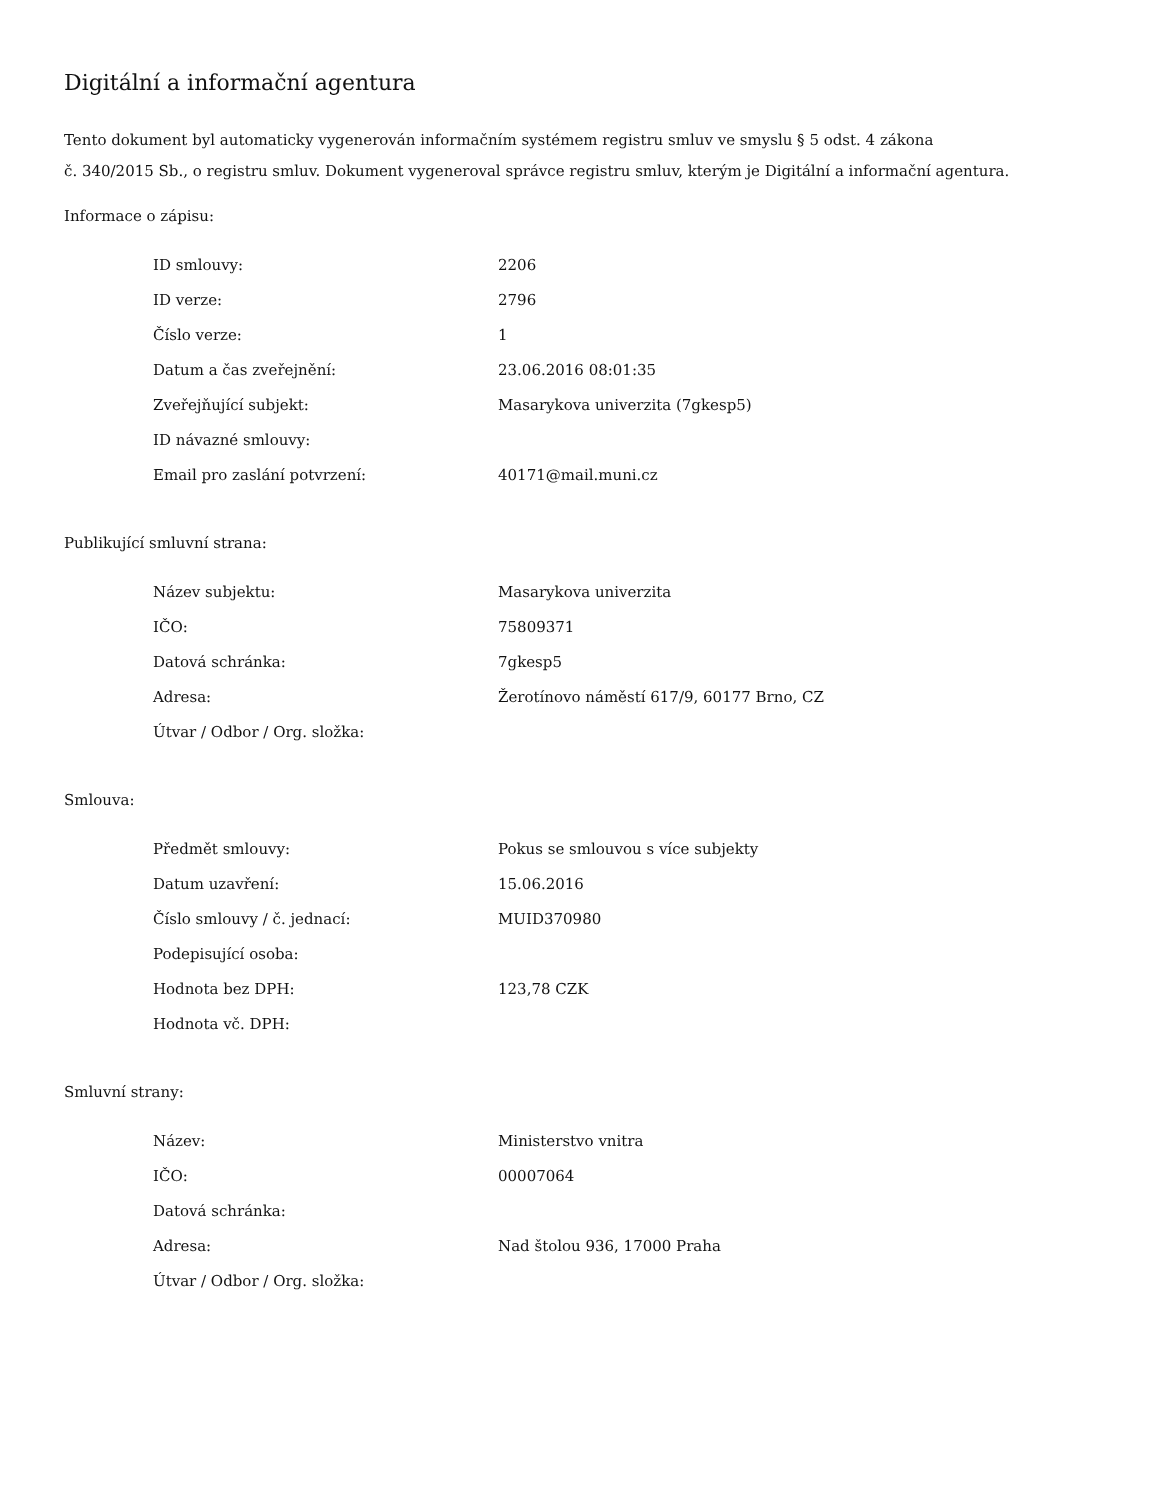Digitální a informační agentura
Tento dokument byl automaticky vygenerován informačním systémem registru smluv ve smyslu § 5 odst. 4 zákona
č. 340/2015 Sb., o registru smluv. Dokument vygeneroval správce registru smluv, kterým je Digitální a informační agentura.
Informace o zápisu:
| ID smlouvy: | 2206 |
| ID verze: | 2796 |
| Číslo verze: | 1 |
| Datum a čas zveřejnění: | 23.06.2016 08:01:35 |
| Zveřejňující subjekt: | Masarykova univerzita (7gkesp5) |
| ID návazné smlouvy: | |
| Email pro zaslání potvrzení: | 40171@mail.muni.cz |
Publikující smluvní strana:
| Název subjektu: | Masarykova univerzita |
| IČO: | 75809371 |
| Datová schránka: | 7gkesp5 |
| Adresa: | Žerotínovo náměstí 617/9, 60177 Brno, CZ |
| Útvar / Odbor / Org. složka: | |
Smlouva:
| Předmět smlouvy: | Pokus se smlouvou s více subjekty |
| Datum uzavření: | 15.06.2016 |
| Číslo smlouvy / č. jednací: | MUID370980 |
| Podepisující osoba: | |
| Hodnota bez DPH: | 123,78 CZK |
| Hodnota vč. DPH: | |
Smluvní strany:
| Název: | Ministerstvo vnitra |
| IČO: | 00007064 |
| Datová schránka: | |
| Adresa: | Nad štolou 936, 17000 Praha |
| Útvar / Odbor / Org. složka: | |